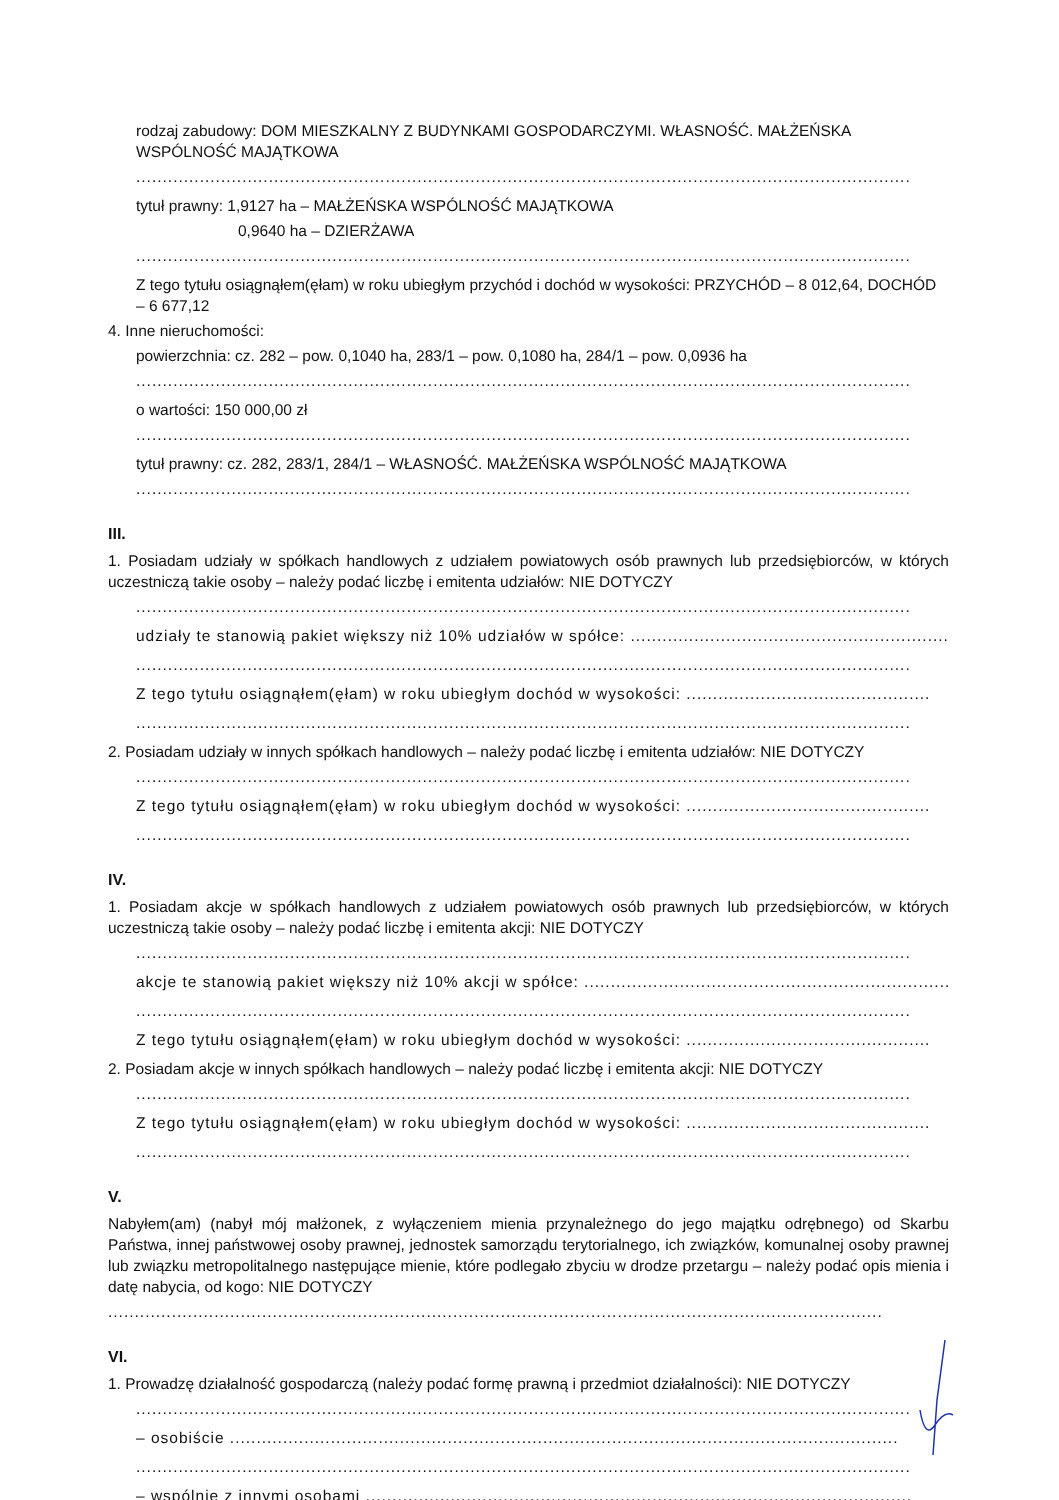rodzaj zabudowy: DOM MIESZKALNY Z BUDYNKAMI GOSPODARCZYMI. WŁASNOŚĆ. MAŁŻEŃSKA WSPÓLNOŚĆ MAJĄTKOWA
..................................................................................................................................................
tytuł prawny: 1,9127 ha – MAŁŻEŃSKA WSPÓLNOŚĆ MAJĄTKOWA
0,9640 ha – DZIERŻAWA
..................................................................................................................................................
Z tego tytułu osiągnąłem(ęłam) w roku ubiegłym przychód i dochód w wysokości: PRZYCHÓD – 8 012,64, DOCHÓD – 6 677,12
4. Inne nieruchomości:
powierzchnia: cz. 282 – pow. 0,1040 ha, 283/1 – pow. 0,1080 ha, 284/1 – pow. 0,0936 ha
..................................................................................................................................................
o wartości: 150 000,00 zł
..................................................................................................................................................
tytuł prawny: cz. 282, 283/1, 284/1 – WŁASNOŚĆ. MAŁŻEŃSKA WSPÓLNOŚĆ MAJĄTKOWA
..................................................................................................................................................
III.
1. Posiadam udziały w spółkach handlowych z udziałem powiatowych osób prawnych lub przedsiębiorców, w których uczestniczą takie osoby – należy podać liczbę i emitenta udziałów: NIE DOTYCZY
..................................................................................................................................................
udziały te stanowią pakiet większy niż 10% udziałów w spółce: ...............................................................
..................................................................................................................................................
Z tego tytułu osiągnąłem(ęłam) w roku ubiegłym dochód w wysokości: ..............................................
..................................................................................................................................................
2. Posiadam udziały w innych spółkach handlowych – należy podać liczbę i emitenta udziałów: NIE DOTYCZY
..................................................................................................................................................
Z tego tytułu osiągnąłem(ęłam) w roku ubiegłym dochód w wysokości: ..............................................
..................................................................................................................................................
IV.
1. Posiadam akcje w spółkach handlowych z udziałem powiatowych osób prawnych lub przedsiębiorców, w których uczestniczą takie osoby – należy podać liczbę i emitenta akcji: NIE DOTYCZY
..................................................................................................................................................
akcje te stanowią pakiet większy niż 10% akcji w spółce: ..........................................................................
..................................................................................................................................................
Z tego tytułu osiągnąłem(ęłam) w roku ubiegłym dochód w wysokości: ..............................................
2. Posiadam akcje w innych spółkach handlowych – należy podać liczbę i emitenta akcji: NIE DOTYCZY
..................................................................................................................................................
Z tego tytułu osiągnąłem(ęłam) w roku ubiegłym dochód w wysokości: ..............................................
..................................................................................................................................................
V.
Nabyłem(am) (nabył mój małżonek, z wyłączeniem mienia przynależnego do jego majątku odrębnego) od Skarbu Państwa, innej państwowej osoby prawnej, jednostek samorządu terytorialnego, ich związków, komunalnej osoby prawnej lub związku metropolitalnego następujące mienie, które podlegało zbyciu w drodze przetargu – należy podać opis mienia i datę nabycia, od kogo: NIE DOTYCZY
..................................................................................................................................................
VI.
1. Prowadzę działalność gospodarczą (należy podać formę prawną i przedmiot działalności): NIE DOTYCZY
..................................................................................................................................................
– osobiście ..............................................................................................................................
..................................................................................................................................................
– wspólnie z innymi osobami .......................................................................................................